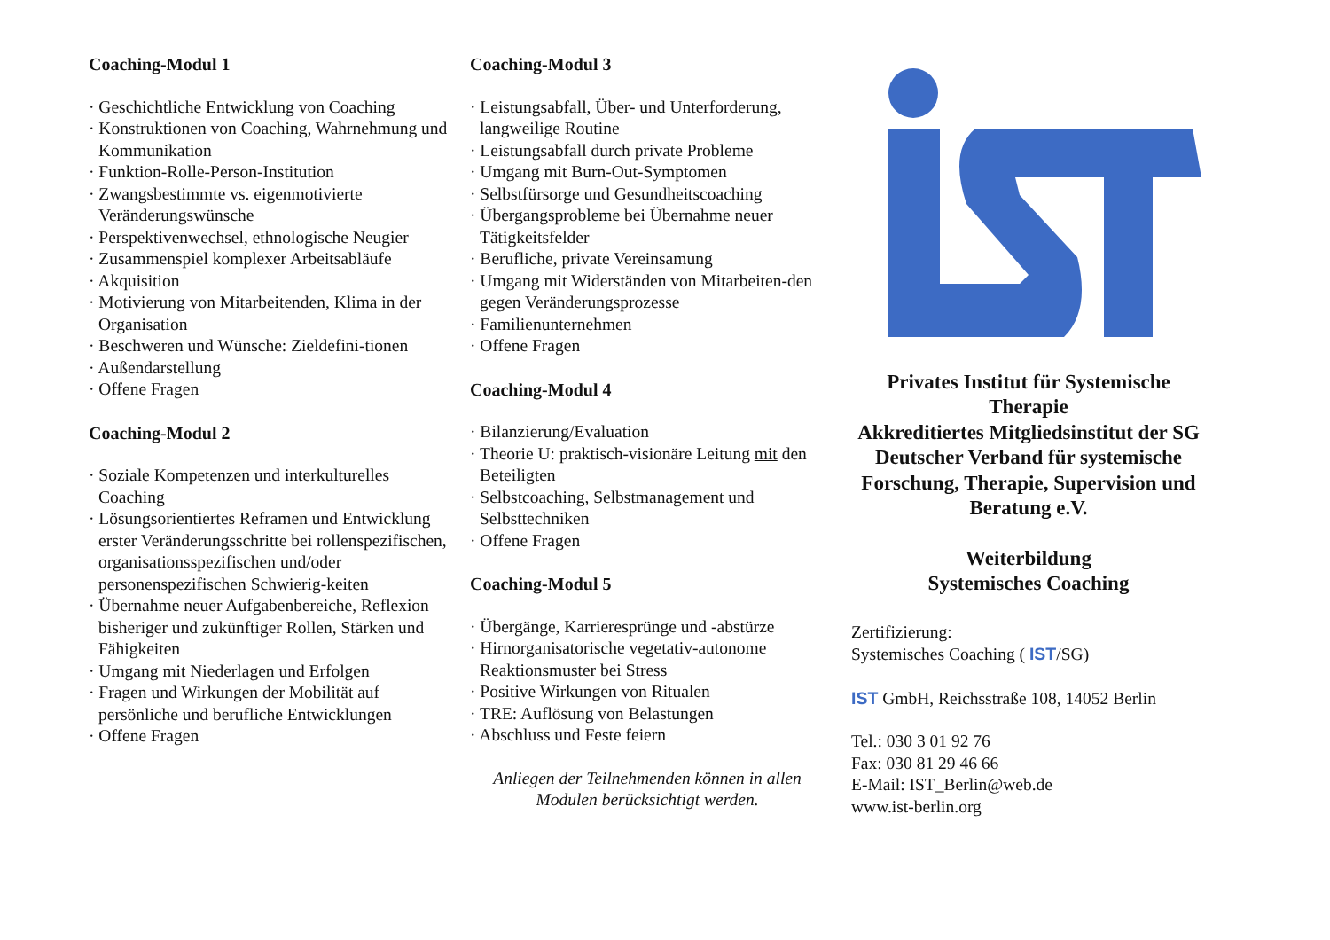Coaching-Modul 1
· Geschichtliche Entwicklung von Coaching
· Konstruktionen von Coaching, Wahrnehmung und Kommunikation
· Funktion-Rolle-Person-Institution
· Zwangsbestimmte vs. eigenmotivierte Veränderungswünsche
· Perspektivenwechsel, ethnologische Neugier
· Zusammenspiel komplexer Arbeitsabläufe
· Akquisition
· Motivierung von Mitarbeitenden, Klima in der Organisation
· Beschweren und Wünsche: Zieldefini-tionen
· Außendarstellung
· Offene Fragen
Coaching-Modul 2
· Soziale Kompetenzen und interkulturelles Coaching
· Lösungsorientiertes Reframen und Entwicklung erster Veränderungsschritte bei rollenspezifischen, organisationsspezifischen und/oder personenspezifischen Schwierig-keiten
· Übernahme neuer Aufgabenbereiche, Reflexion bisheriger und zukünftiger Rollen, Stärken und Fähigkeiten
· Umgang mit Niederlagen und Erfolgen
· Fragen und Wirkungen der Mobilität auf persönliche und berufliche Entwicklungen
· Offene Fragen
Coaching-Modul 3
· Leistungsabfall, Über- und Unterforderung, langweilige Routine
· Leistungsabfall durch private Probleme
· Umgang mit Burn-Out-Symptomen
· Selbstfürsorge und Gesundheitscoaching
· Übergangsprobleme bei Übernahme neuer Tätigkeitsfelder
· Berufliche, private Vereinsamung
· Umgang mit Widerständen von Mitarbeiten-den gegen Veränderungsprozesse
· Familienunternehmen
· Offene Fragen
Coaching-Modul 4
· Bilanzierung/Evaluation
· Theorie U: praktisch-visionäre Leitung mit den Beteiligten
· Selbstcoaching, Selbstmanagement und Selbsttechniken
· Offene Fragen
Coaching-Modul 5
· Übergänge, Karrieresprünge und -abstürze
· Hirnorganisatorische vegetativ-autonome Reaktionsmuster bei Stress
· Positive Wirkungen von Ritualen
· TRE: Auflösung von Belastungen
· Abschluss und Feste feiern
Anliegen der Teilnehmenden können in allen Modulen berücksichtigt werden.
Privates Institut für Systemische Therapie
Akkreditiertes Mitgliedsinstitut der SG Deutscher Verband für systemische Forschung, Therapie, Supervision und Beratung e.V.
Weiterbildung
Systemisches Coaching
Zertifizierung:
Systemisches Coaching ( IST/SG)
IST GmbH, Reichsstraße 108, 14052 Berlin
Tel.: 030 3 01 92 76
Fax: 030 81 29 46 66
E-Mail: IST_Berlin@web.de
www.ist-berlin.org